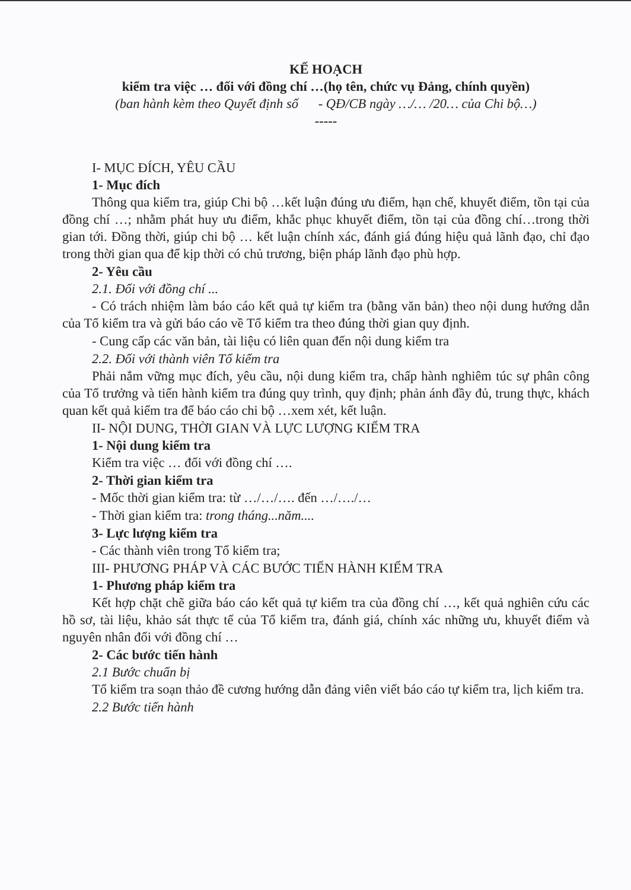KẾ HOẠCH
kiểm tra việc … đối với đồng chí …(họ tên, chức vụ Đảng, chính quyền)
(ban hành kèm theo Quyết định số - QĐ/CB ngày …/… /20… của Chi bộ…)
-----
I- MỤC ĐÍCH, YÊU CẦU
1- Mục đích
Thông qua kiểm tra, giúp Chi bộ …kết luận đúng ưu điểm, hạn chế, khuyết điểm, tồn tại của đồng chí …; nhằm phát huy ưu điểm, khắc phục khuyết điểm, tồn tại của đồng chí…trong thời gian tới. Đồng thời, giúp chi bộ … kết luận chính xác, đánh giá đúng hiệu quả lãnh đạo, chỉ đạo trong thời gian qua để kịp thời có chủ trương, biện pháp lãnh đạo phù hợp.
2- Yêu cầu
2.1. Đối với đồng chí ...
- Có trách nhiệm làm báo cáo kết quả tự kiểm tra (bằng văn bản) theo nội dung hướng dẫn của Tổ kiểm tra và gửi báo cáo về Tổ kiểm tra theo đúng thời gian quy định.
- Cung cấp các văn bản, tài liệu có liên quan đến nội dung kiểm tra
2.2. Đối với thành viên Tổ kiểm tra
Phải nắm vững mục đích, yêu cầu, nội dung kiểm tra, chấp hành nghiêm túc sự phân công của Tổ trưởng và tiến hành kiểm tra đúng quy trình, quy định; phản ánh đầy đủ, trung thực, khách quan kết quả kiểm tra để báo cáo chi bộ …xem xét, kết luận.
II- NỘI DUNG, THỜI GIAN VÀ LỰC LƯỢNG KIỂM TRA
1- Nội dung kiểm tra
Kiểm tra việc … đối với đồng chí ….
2- Thời gian kiểm tra
- Mốc thời gian kiểm tra: từ …/…/…. đến …/…./…
- Thời gian kiểm tra: trong tháng...năm....
3- Lực lượng kiểm tra
- Các thành viên trong Tổ kiểm tra;
III- PHƯƠNG PHÁP VÀ CÁC BƯỚC TIẾN HÀNH KIỂM TRA
1- Phương pháp kiểm tra
Kết hợp chặt chẽ giữa báo cáo kết quả tự kiểm tra của đồng chí …, kết quả nghiên cứu các hồ sơ, tài liệu, khảo sát thực tế của Tổ kiểm tra, đánh giá, chính xác những ưu, khuyết điểm và nguyên nhân đối với đồng chí …
2- Các bước tiến hành
2.1 Bước chuẩn bị
Tổ kiểm tra soạn thảo đề cương hướng dẫn đảng viên viết báo cáo tự kiểm tra, lịch kiểm tra.
2.2 Bước tiến hành